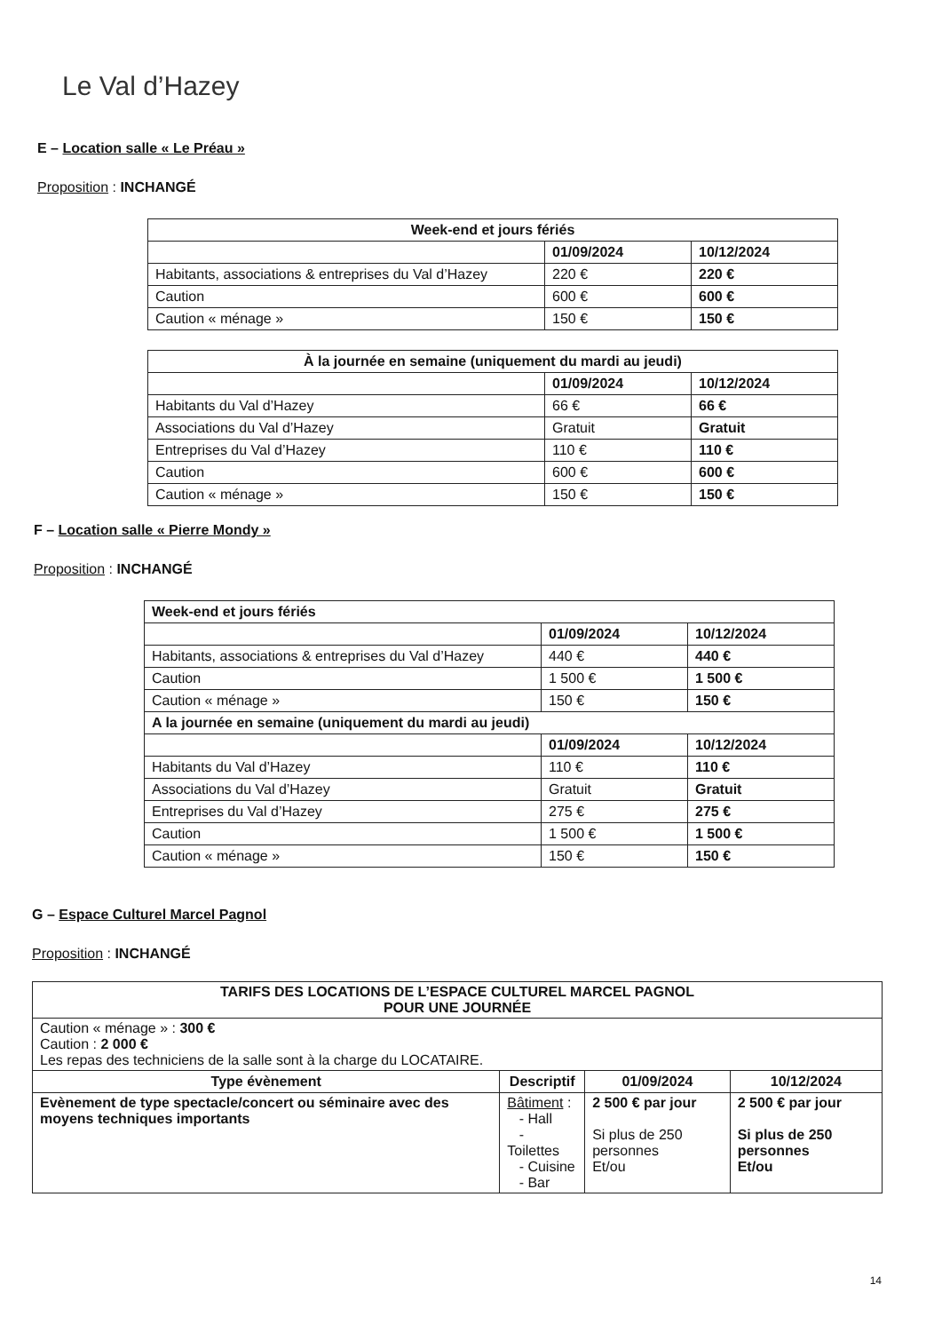Le Val d’Hazey
E – Location salle « Le Préau »
Proposition : INCHANGÉ
| Week-end et jours fériés | | |
| --- | --- | --- |
| | 01/09/2024 | 10/12/2024 |
| Habitants, associations & entreprises du Val d’Hazey | 220 € | 220 € |
| Caution | 600 € | 600 € |
| Caution « ménage » | 150 € | 150 € |
| À la journée en semaine (uniquement du mardi au jeudi) | | |
| --- | --- | --- |
| | 01/09/2024 | 10/12/2024 |
| Habitants du Val d’Hazey | 66 € | 66 € |
| Associations du Val d’Hazey | Gratuit | Gratuit |
| Entreprises du Val d’Hazey | 110 € | 110 € |
| Caution | 600 € | 600 € |
| Caution « ménage » | 150 € | 150 € |
F – Location salle « Pierre Mondy »
Proposition : INCHANGÉ
| Week-end et jours fériés | | |
| --- | --- | --- |
| | 01/09/2024 | 10/12/2024 |
| Habitants, associations & entreprises du Val d’Hazey | 440 € | 440 € |
| Caution | 1 500 € | 1 500 € |
| Caution « ménage » | 150 € | 150 € |
| A la journée en semaine (uniquement du mardi au jeudi) | | |
| | 01/09/2024 | 10/12/2024 |
| Habitants du Val d’Hazey | 110 € | 110 € |
| Associations du Val d’Hazey | Gratuit | Gratuit |
| Entreprises du Val d’Hazey | 275 € | 275 € |
| Caution | 1 500 € | 1 500 € |
| Caution « ménage » | 150 € | 150 € |
G – Espace Culturel Marcel Pagnol
Proposition : INCHANGÉ
| TARIFS DES LOCATIONS DE L’ESPACE CULTUREL MARCEL PAGNOL POUR UNE JOURNÉE | | | |
| --- | --- | --- | --- |
| Caution « ménage » : 300 € Caution : 2 000 € Les repas des techniciens de la salle sont à la charge du LOCATAIRE. | | | |
| Type évènement | Descriptif | 01/09/2024 | 10/12/2024 |
| Evènement de type spectacle/concert ou séminaire avec des moyens techniques importants | Bâtiment : - Hall - Toilettes - Cuisine - Bar | 2 500 € par jour Si plus de 250 personnes Et/ou | 2 500 € par jour Si plus de 250 personnes Et/ou |
14